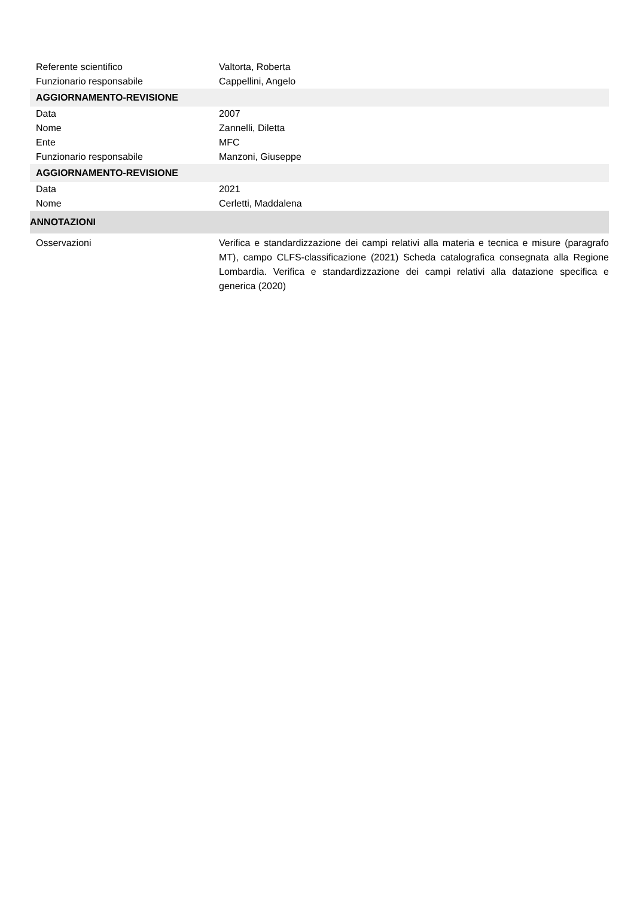| Referente scientifico | Valtorta, Roberta |
| Funzionario responsabile | Cappellini, Angelo |
| AGGIORNAMENTO-REVISIONE | |
| Data | 2007 |
| Nome | Zannelli, Diletta |
| Ente | MFC |
| Funzionario responsabile | Manzoni, Giuseppe |
| AGGIORNAMENTO-REVISIONE | |
| Data | 2021 |
| Nome | Cerletti, Maddalena |
| ANNOTAZIONI | |
| Osservazioni | Verifica e standardizzazione dei campi relativi alla materia e tecnica e misure (paragrafo MT), campo CLFS-classificazione (2021) Scheda catalografica consegnata alla Regione Lombardia. Verifica e standardizzazione dei campi relativi alla datazione specifica e generica (2020) |